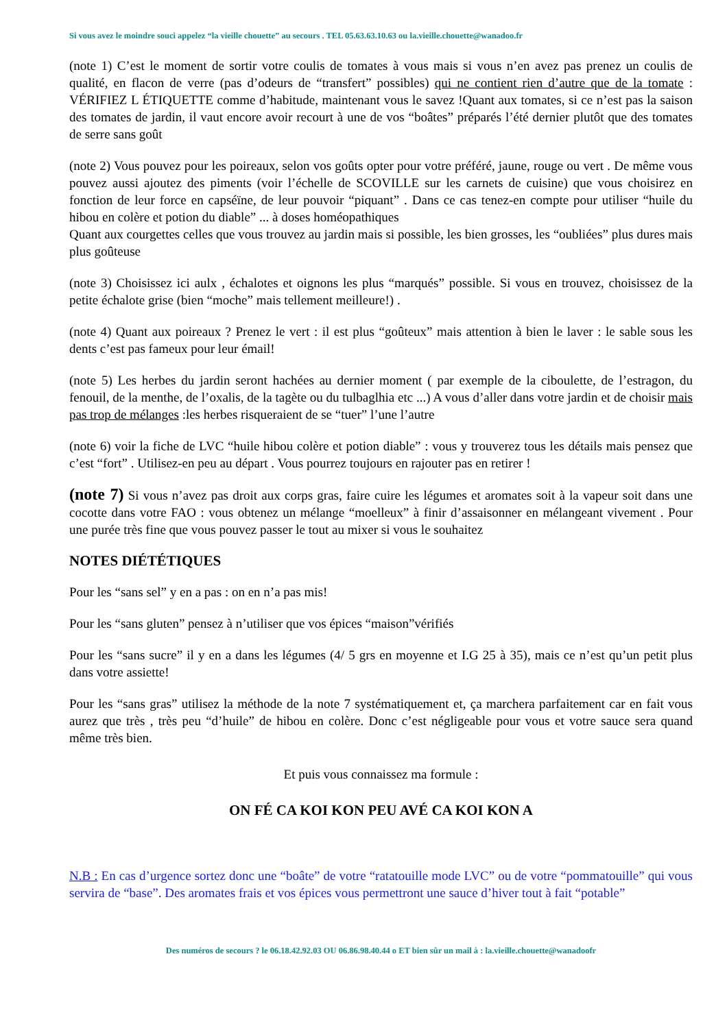Si vous avez le moindre souci appelez “la vieille chouette” au secours . TEL 05.63.63.10.63 ou la.vieille.chouette@wanadoo.fr
(note 1) C’est le moment de sortir votre coulis de tomates à vous mais si vous n’en avez pas prenez un coulis de qualité, en flacon de verre (pas d’odeurs de “transfert” possibles) qui ne contient rien d’autre que de la tomate : VÉRIFIEZ L ÉTIQUETTE comme d’habitude, maintenant vous le savez !Quant aux tomates, si ce n’est pas la saison des tomates de jardin, il vaut encore avoir recourt à une de vos “boâtes” préparés l’été dernier plutôt que des tomates de serre sans goût
(note 2) Vous pouvez pour les poireaux, selon vos goûts opter pour votre préféré, jaune, rouge ou vert . De même vous pouvez aussi ajoutez des piments (voir l’échelle de SCOVILLE sur les carnets de cuisine) que vous choisirez en fonction de leur force en capséïne, de leur pouvoir “piquant” . Dans ce cas tenez-en compte pour utiliser “huile du hibou en colère et potion du diable” ... à doses homéopathiques
Quant aux courgettes celles que vous trouvez au jardin mais si possible, les bien grosses, les “oubliées” plus dures mais plus goûteuse
(note 3) Choisissez ici aulx , échalotes et oignons les plus “marqués” possible. Si vous en trouvez, choisissez de la petite échalote grise (bien “moche” mais tellement meilleure!) .
(note 4) Quant aux poireaux ? Prenez le vert : il est plus “goûteux” mais attention à bien le laver : le sable sous les dents c’est pas fameux pour leur émail!
(note 5) Les herbes du jardin seront hachées au dernier moment ( par exemple de la ciboulette, de l’estragon, du fenouil, de la menthe, de l’oxalis, de la tagète ou du tulbaglhia etc ...) A vous d’aller dans votre jardin et de choisir mais pas trop de mélanges :les herbes risqueraient de se “tuer” l’une l’autre
(note 6) voir la fiche de LVC “huile hibou colère et potion diable” : vous y trouverez tous les détails mais pensez que c’est “fort” . Utilisez-en peu au départ . Vous pourrez toujours en rajouter pas en retirer !
(note 7) Si vous n’avez pas droit aux corps gras, faire cuire les légumes et aromates soit à la vapeur soit dans une cocotte dans votre FAO : vous obtenez un mélange “moelleux” à finir d’assaisonner en mélangeant vivement . Pour une purée très fine que vous pouvez passer le tout au mixer si vous le souhaitez
NOTES DIÉTÉTIQUES
Pour les “sans sel” y en a pas : on en n’a pas mis!
Pour les “sans gluten” pensez à n’utiliser que vos épices “maison”vérifiés
Pour les “sans sucre” il y en a dans les légumes (4/ 5 grs en moyenne et I.G 25 à 35), mais ce n’est qu’un petit plus dans votre assiette!
Pour les “sans gras” utilisez la méthode de la note 7 systématiquement et, ça marchera parfaitement car en fait vous aurez que très , très peu “d’huile” de hibou en colère. Donc c’est négligeable pour vous et votre sauce sera quand même très bien.
Et puis vous connaissez ma formule :
ON FÉ CA KOI KON PEU AVÉ CA KOI KON A
N.B : En cas d’urgence sortez donc une “boâte” de votre “ratatouille mode LVC” ou de votre “pommatouille” qui vous servira de “base”. Des aromates frais et vos épices vous permettront une sauce d’hiver tout à fait “potable”
Des numéros de secours ? le 06.18.42.92.03 OU 06.86.98.40.44 o ET bien sûr un mail à : la.vieille.chouette@wanadoofr